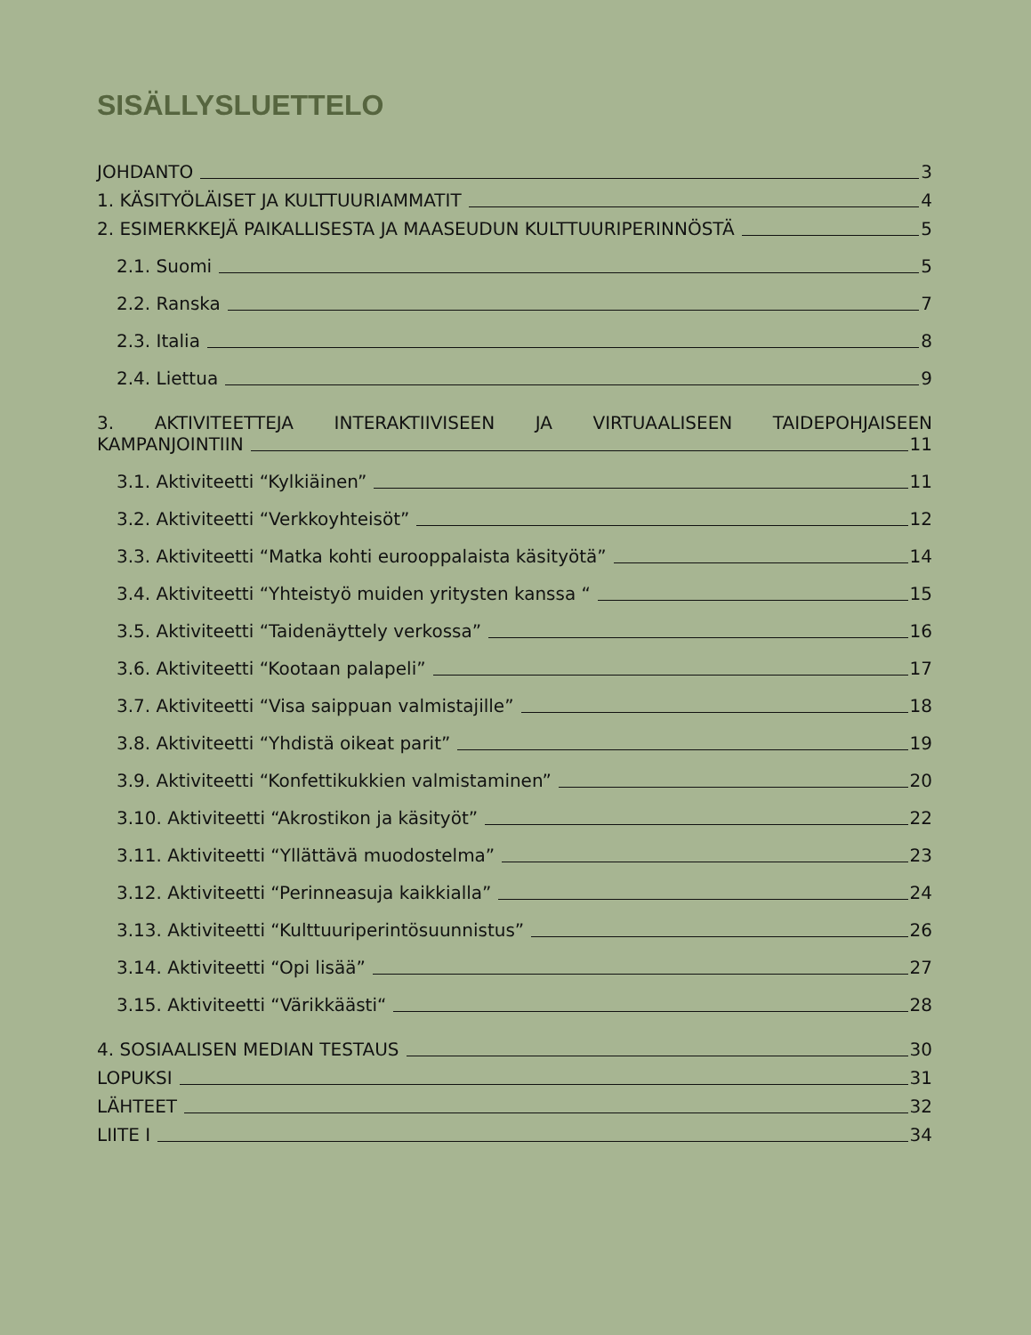SISÄLLYSLUETTELO
JOHDANTO 3
1. KÄSITYÖLÄISET JA KULTTUURIAMMATIT 4
2. ESIMERKKEJÄ PAIKALLISESTA JA MAASEUDUN KULTTUURIPERINNÖSTÄ 5
2.1. Suomi 5
2.2. Ranska 7
2.3. Italia 8
2.4. Liettua 9
3. AKTIVITEETTEJA INTERAKTIIVISEEN JA VIRTUAALISEEN TAIDEPOHJAISEEN
KAMPANJOINTIIN 11
3.1. Aktiviteetti “Kylkiäinen” 11
3.2. Aktiviteetti “Verkkoyhteisöt” 12
3.3. Aktiviteetti “Matka kohti eurooppalaista käsityötä” 14
3.4. Aktiviteetti “Yhteistyö muiden yritysten kanssa “ 15
3.5. Aktiviteetti “Taidenäyttely verkossa” 16
3.6. Aktiviteetti “Kootaan palapeli” 17
3.7. Aktiviteetti “Visa saippuan valmistajille” 18
3.8. Aktiviteetti “Yhdistä oikeat parit” 19
3.9. Aktiviteetti “Konfettikukkien valmistaminen” 20
3.10. Aktiviteetti “Akrostikon ja käsityöt” 22
3.11. Aktiviteetti “Yllättävä muodostelma” 23
3.12. Aktiviteetti “Perinneasuja kaikkialla” 24
3.13. Aktiviteetti “Kulttuuriperintösuunnistus” 26
3.14. Aktiviteetti “Opi lisää” 27
3.15. Aktiviteetti “Värikkäästi“ 28
4. SOSIAALISEN MEDIAN TESTAUS 30
LOPUKSI 31
LÄHTEET 32
LIITE I 34